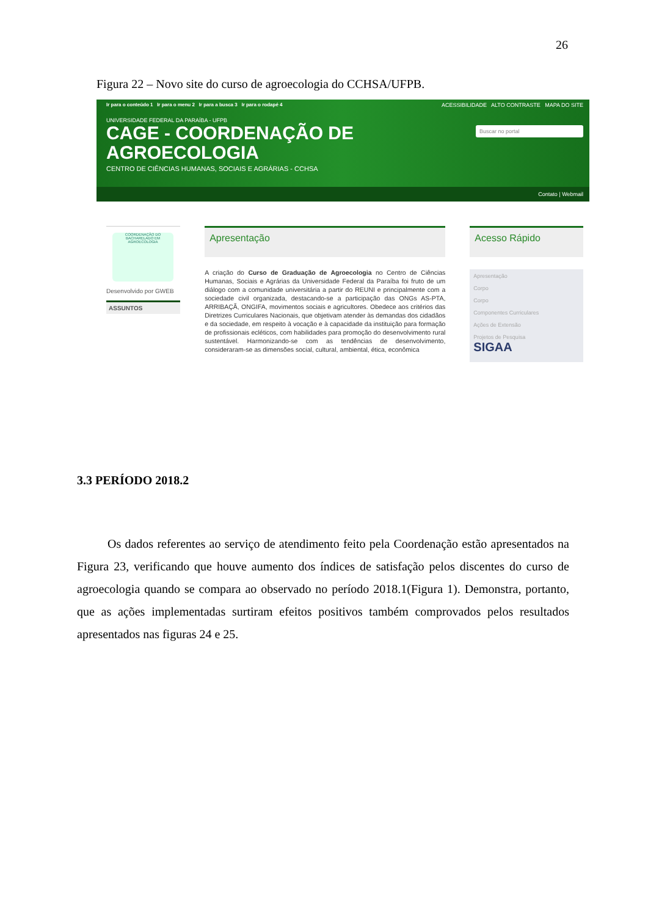26
Figura 22 – Novo site do curso de agroecologia do CCHSA/UFPB.
Ir para o conteúdo 1 Ir para o menu 2 Ir para a busca 3 Ir para o rodapé 4
ACESSIBILIDADE ALTO CONTRASTE MAPA DO SITE
UNIVERSIDADE FEDERAL DA PARAÍBA - UFPB
CAGE - COORDENAÇÃO DE
AGROECOLOGIA
CENTRO DE CIÊNCIAS HUMANAS, SOCIAIS E AGRÁRIAS - CCHSA
Buscar no portal
Contato | Webmail
COORDENAÇÃO DO BACHARELADO EM AGROECOLOGIA
Desenvolvido por GWEB
ASSUNTOS
Apresentação
A criação do Curso de Graduação de Agroecologia no Centro de Ciências Humanas, Sociais e Agrárias da Universidade Federal da Paraíba foi fruto de um diálogo com a comunidade universitária a partir do REUNI e principalmente com a sociedade civil organizada, destacando-se a participação das ONGs AS-PTA, ARRIBAÇÃ, ONGIFA, movimentos sociais e agricultores. Obedece aos critérios das Diretrizes Curriculares Nacionais, que objetivam atender às demandas dos cidadãos e da sociedade, em respeito à vocação e à capacidade da instituição para formação de profissionais ecléticos, com habilidades para promoção do desenvolvimento rural sustentável. Harmonizando-se com as tendências de desenvolvimento, consideraram-se as dimensões social, cultural, ambiental, ética, econômica
Acesso Rápido
Apresentação
Corpo
Corpo
Componentes Curriculares
Ações de Extensão
Projetos de Pesquisa
SIGAA
3.3 PERÍODO 2018.2
Os dados referentes ao serviço de atendimento feito pela Coordenação estão apresentados na Figura 23, verificando que houve aumento dos índices de satisfação pelos discentes do curso de agroecologia quando se compara ao observado no período 2018.1(Figura 1). Demonstra, portanto, que as ações implementadas surtiram efeitos positivos também comprovados pelos resultados apresentados nas figuras 24 e 25.